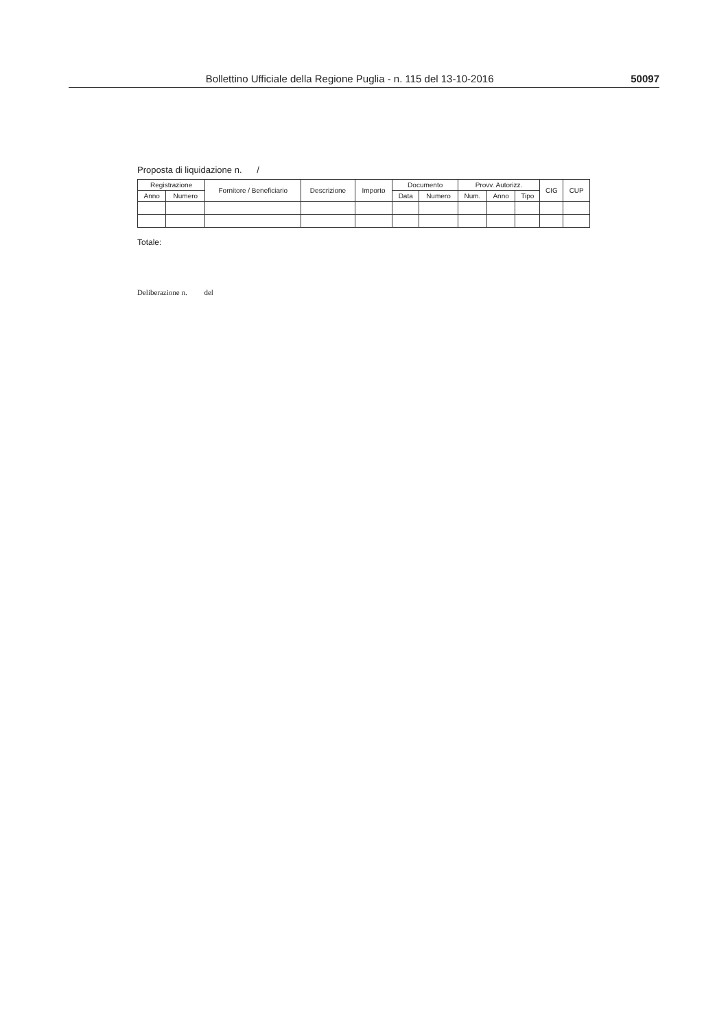Bollettino Ufficiale della Regione Puglia - n. 115 del 13-10-2016 50097
Proposta di liquidazione n. /
| Registrazione | | Fornitore / Beneficiario | Descrizione | Importo | Documento | | Provv. Autorizz. | | | CIG | CUP |
| --- | --- | --- | --- | --- | --- | --- | --- | --- | --- | --- | --- |
| Anno | Numero | | | | Data | Numero | Num. | Anno | Tipo | | |
Totale:
Deliberazione n. del